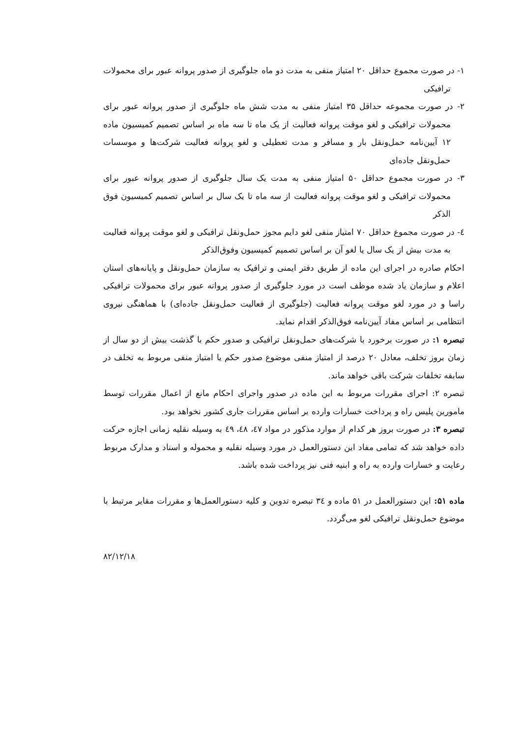۱- در صورت مجموع حداقل ۲۰ امتیاز منفی به مدت دو ماه جلوگیری از صدور پروانه عبور برای محمولات ترافیکی
۲- در صورت مجموعه حداقل ۳۵ امتیاز منفی به مدت شش ماه جلوگیری از صدور پروانه عبور برای محمولات ترافیکی و لغو موقت پروانه فعالیت از یک ماه تا سه ماه بر اساس تصمیم کمیسیون ماده ۱۲ آیین‌نامه حمل‌ونقل بار و مسافر و مدت تعطیلی و لغو پروانه فعالیت شرکت‌ها و موسسات حمل‌ونقل جاده‌ای
۳- در صورت مجموع حداقل ۵۰ امتیاز منفی به مدت یک سال جلوگیری از صدور پروانه عبور برای محمولات ترافیکی و لغو موقت پروانه فعالیت از سه ماه تا یک سال بر اساس تصمیم کمیسیون فوق الذکر
٤- در صورت مجموع حداقل ۷۰ امتیاز منفی لغو دایم مجوز حمل‌ونقل ترافیکی و لغو موقت پروانه فعالیت به مدت بیش از یک سال یا لغو آن بر اساس تصمیم کمیسیون وفوق‌الذکر
احکام صادره در اجرای این ماده از طریق دفتر ایمنی و ترافیک به سازمان حمل‌ونقل و پایانه‌های استان اعلام و سازمان یاد شده موظف است در مورد جلوگیری از صدور پروانه عبور برای محمولات ترافیکی راسا و در مورد لغو موقت پروانه فعالیت (جلوگیری از فعالیت حمل‌ونقل جاده‌ای) با هماهنگی نیروی انتظامی بر اساس مفاد آیین‌نامه فوق‌الذکر اقدام نماید.
تبصره ۱: در صورت برخورد با شرکت‌های حمل‌ونقل ترافیکی و صدور حکم با گذشت بیش از دو سال از زمان بروز تخلف، معادل ۲۰ درصد از امتیاز منفی موضوع صدور حکم یا امتیاز منفی مربوط به تخلف در سابقه تخلفات شرکت باقی خواهد ماند.
تبصره ۲: اجرای مقررات مربوط به این ماده در صدور واجرای احکام مانع از اعمال مقررات توسط مامورین پلیس راه و پرداخت خسارات وارده بر اساس مقررات جاری کشور نخواهد بود.
تبصره ۳: در صورت بروز هر کدام از موارد مذکور در مواد ٤٧، ٤٨، ٤٩ به وسیله نقلیه زمانی اجازه حرکت داده خواهد شد که تمامی مفاد این دستورالعمل در مورد وسیله نقلیه و محموله و اسناد و مدارک مربوط رعایت و خسارات وارده به راه و ابنیه فنی نیز پرداخت شده باشد.
ماده ۵۱: این دستورالعمل در ۵۱ ماده و ۳٤ تبصره تدوین و کلیه دستورالعمل‌ها و مقررات مقایر مرتبط با موضوع حمل‌ونقل ترافیکی لغو می‌گردد.
۸۲/۱۲/۱۸